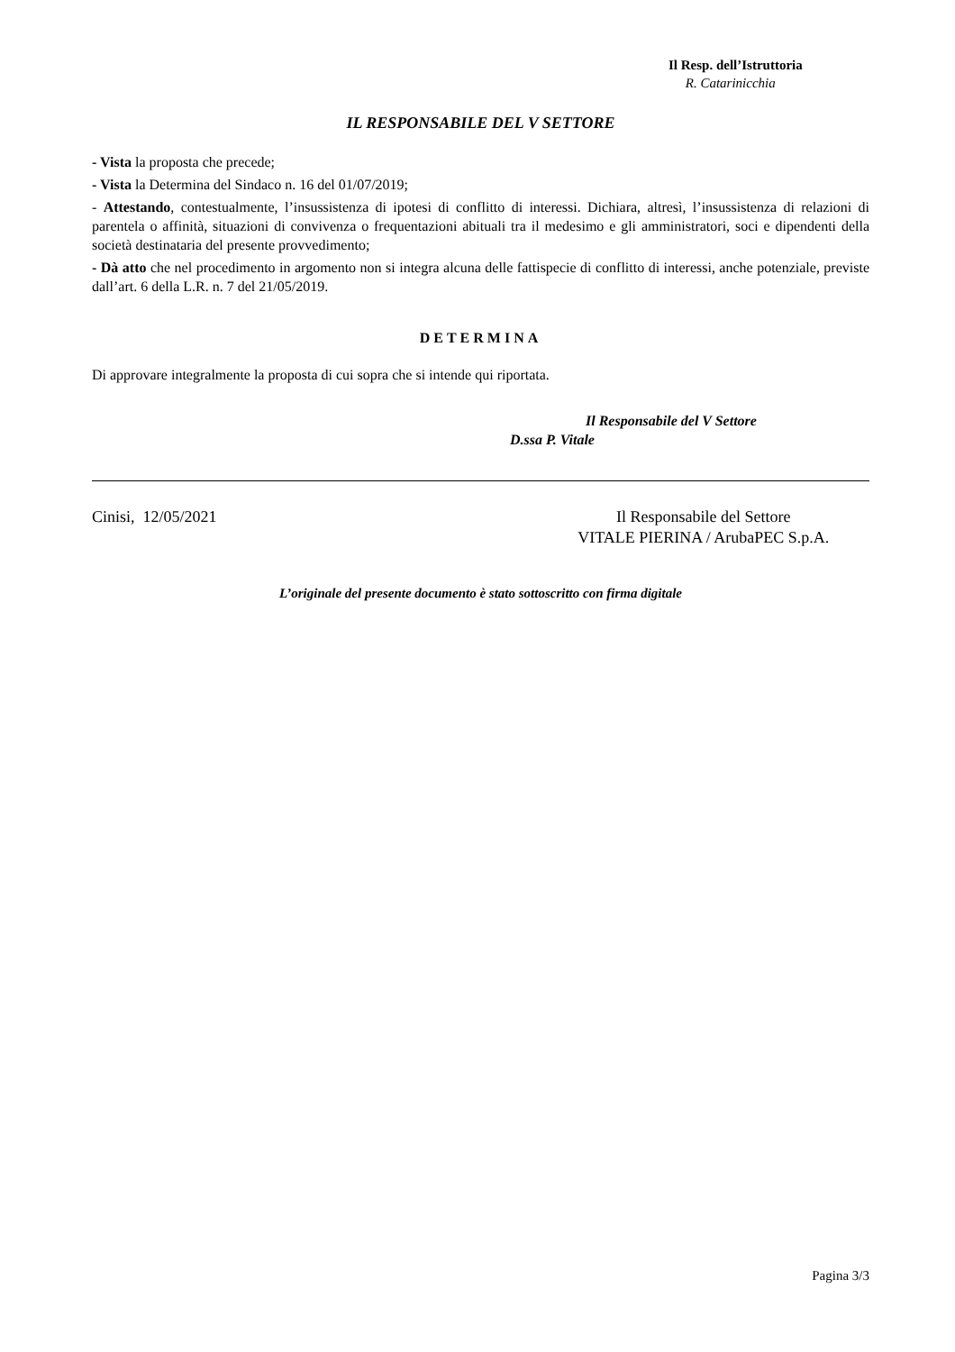Il Resp. dell’Istruttoria
R. Catarinicchia
IL RESPONSABILE DEL V SETTORE
- Vista la proposta che precede;
- Vista la Determina del Sindaco n. 16 del 01/07/2019;
- Attestando, contestualmente, l’insussistenza di ipotesi di conflitto di interessi. Dichiara, altresì, l’insussistenza di relazioni di parentela o affinità, situazioni di convivenza o frequentazioni abituali tra il medesimo e gli amministratori, soci e dipendenti della società destinataria del presente provvedimento;
- Dà atto che nel procedimento in argomento non si integra alcuna delle fattispecie di conflitto di interessi, anche potenziale, previste dall’art. 6 della L.R. n. 7 del 21/05/2019.
DETERMINA
Di approvare integralmente la proposta di cui sopra che si intende qui riportata.
Il Responsabile del V Settore
D.ssa P. Vitale
Cinisi, 12/05/2021 Il Responsabile del Settore
VITALE PIERINA / ArubaPEC S.p.A.
L’originale del presente documento è stato sottoscritto con firma digitale
Pagina 3/3